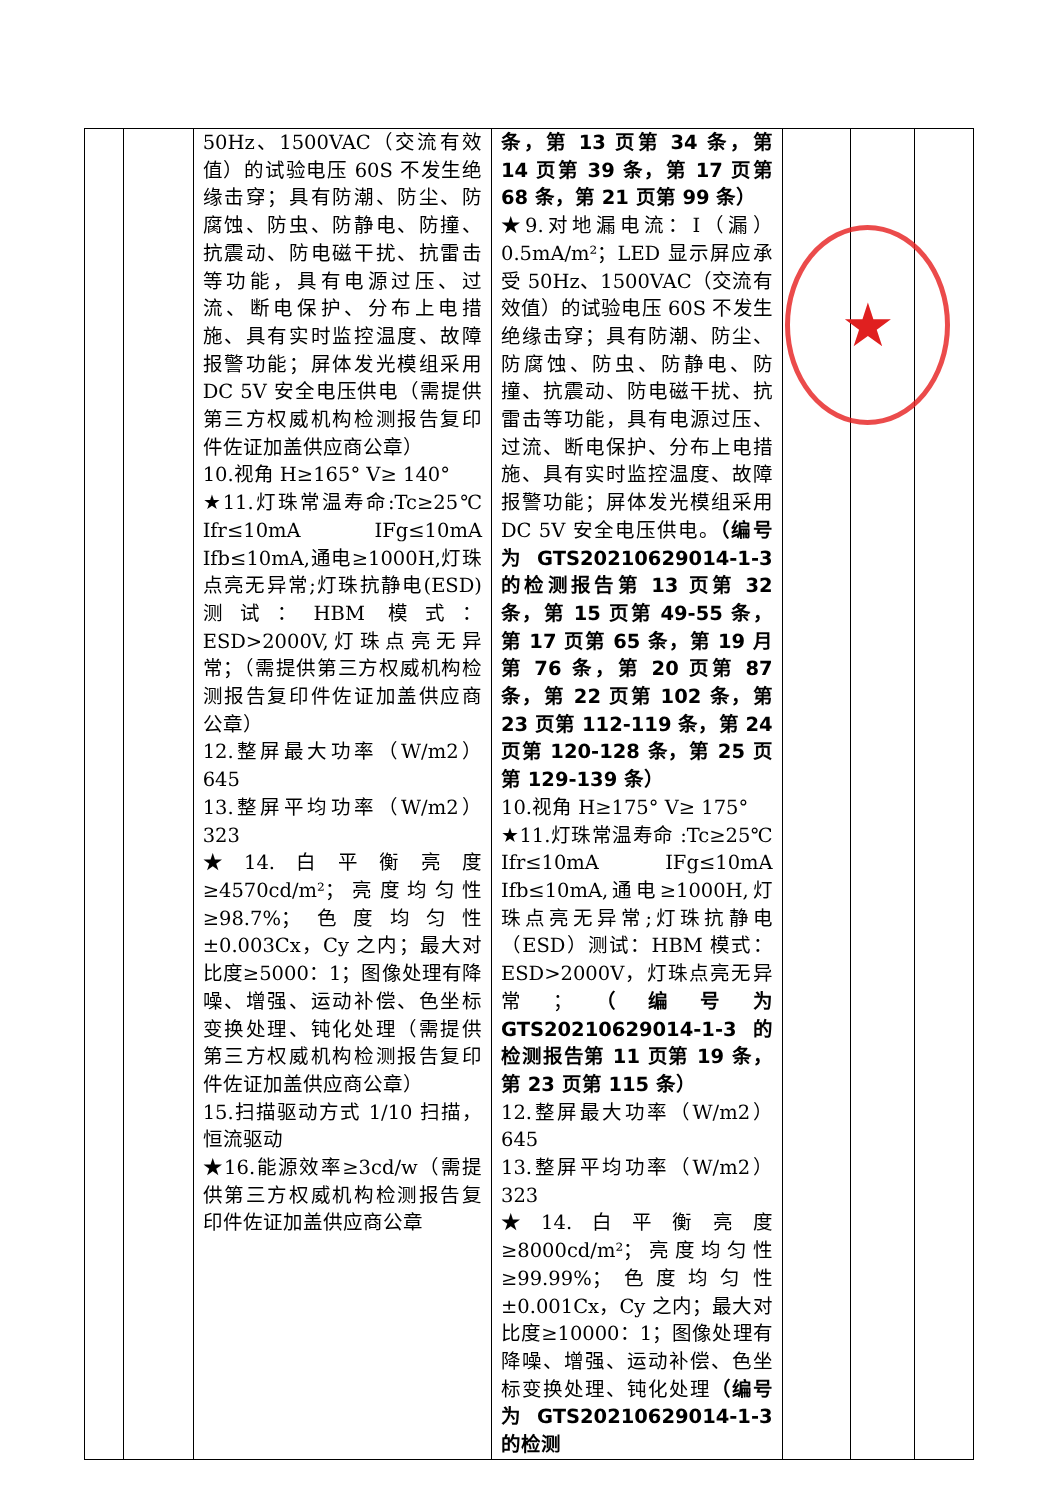| | | 50Hz、1500VAC（交流有效值）的试验电压 60S 不发生绝缘击穿；具有防潮、防尘、防腐蚀、防虫、防静电、防撞、抗震动、防电磁干扰、抗雷击等功能，具有电源过压、过流、断电保护、分布上电措施、具有实时监控温度、故障报警功能；屏体发光模组采用 DC 5V 安全电压供电（需提供第三方权威机构检测报告复印件佐证加盖供应商公章） 10.视角 H≥165° V≥ 140° ★11.灯珠常温寿命:Tc≥25℃ Ifr≤10mA IFg≤10mA Ifb≤10mA,通电≥1000H,灯珠点亮无异常;灯珠抗静电(ESD)测试：HBM 模式：ESD>2000V,灯珠点亮无异常；（需提供第三方权威机构检测报告复印件佐证加盖供应商公章） 12.整屏最大功率（W/m2）645 13.整屏平均功率（W/m2）323 ★14.白平衡亮度≥4570cd/m²；亮度均匀性≥98.7%；色度均匀性±0.003Cx，Cy 之内；最大对比度≥5000：1；图像处理有降噪、增强、运动补偿、色坐标变换处理、钝化处理（需提供第三方权威机构检测报告复印件佐证加盖供应商公章） 15.扫描驱动方式 1/10 扫描，恒流驱动 ★16.能源效率≥3cd/w（需提供第三方权威机构检测报告复印件佐证加盖供应商公章 | 条，第 13 页第 34 条，第 14 页第 39 条，第 17 页第 68 条，第 21 页第 99 条） ★9.对地漏电流：I（漏）0.5mA/m²；LED 显示屏应承受 50Hz、1500VAC（交流有效值）的试验电压 60S 不发生绝缘击穿；具有防潮、防尘、防腐蚀、防虫、防静电、防撞、抗震动、防电磁干扰、抗雷击等功能，具有电源过压、过流、断电保护、分布上电措施、具有实时监控温度、故障报警功能；屏体发光模组采用 DC 5V 安全电压供电。 （编号为 GTS20210629014-1-3 的检测报告第 13 页第 32 条，第 15 页第 49-55 条，第 17 页第 65 条，第 19 月第 76 条，第 20 页第 87 条，第 22 页第 102 条，第 23 页第 112-119 条，第 24 页第 120-128 条，第 25 页第 129-139 条） 10.视角 H≥175° V≥ 175° ★11.灯珠常温寿命 :Tc≥25℃ Ifr≤10mA IFg≤10mA Ifb≤10mA,通电≥1000H,灯珠点亮无异常;灯珠抗静电（ESD）测试：HBM 模式：ESD>2000V，灯珠点亮无异常； （编号为 GTS20210629014-1-3 的检测报告第 11 页第 19 条，第 23 页第 115 条） 12.整屏最大功率（W/m2）645 13.整屏平均功率（W/m2）323 ★14.白平衡亮度≥8000cd/m²；亮度均匀性≥99.99%；色度均匀性±0.001Cx，Cy 之内；最大对比度≥10000：1；图像处理有降噪、增强、运动补偿、色坐标变换处理、钝化处理 （编号为 GTS20210629014-1-3 的检测 | | | |
★